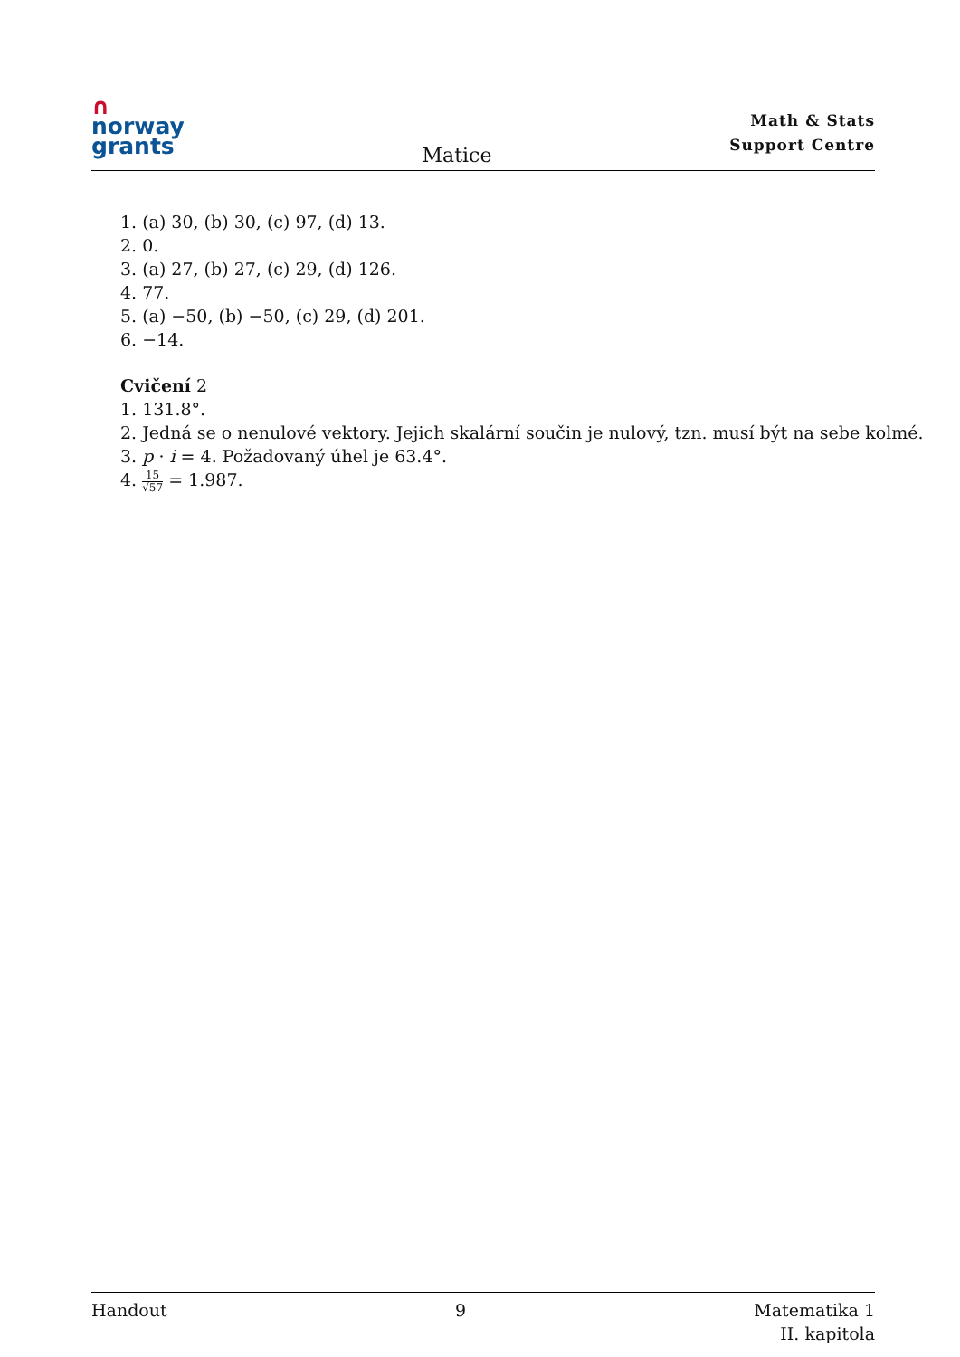∩
norway
grants
Matice
Math & Stats
Support Centre
1. (a) 30, (b) 30, (c) 97, (d) 13.
2. 0.
3. (a) 27, (b) 27, (c) 29, (d) 126.
4. 77.
5. (a) −50, (b) −50, (c) 29, (d) 201.
6. −14.
Cvičení 2
1. 131.8°.
2. Jedná se o nenulové vektory. Jejich skalární součin je nulový, tzn. musí být na sebe kolmé.
3. p · i = 4. Požadovaný úhel je 63.4°.
4. 15 √57 = 1.987.
Handout 9 Matematika 1
II. kapitola